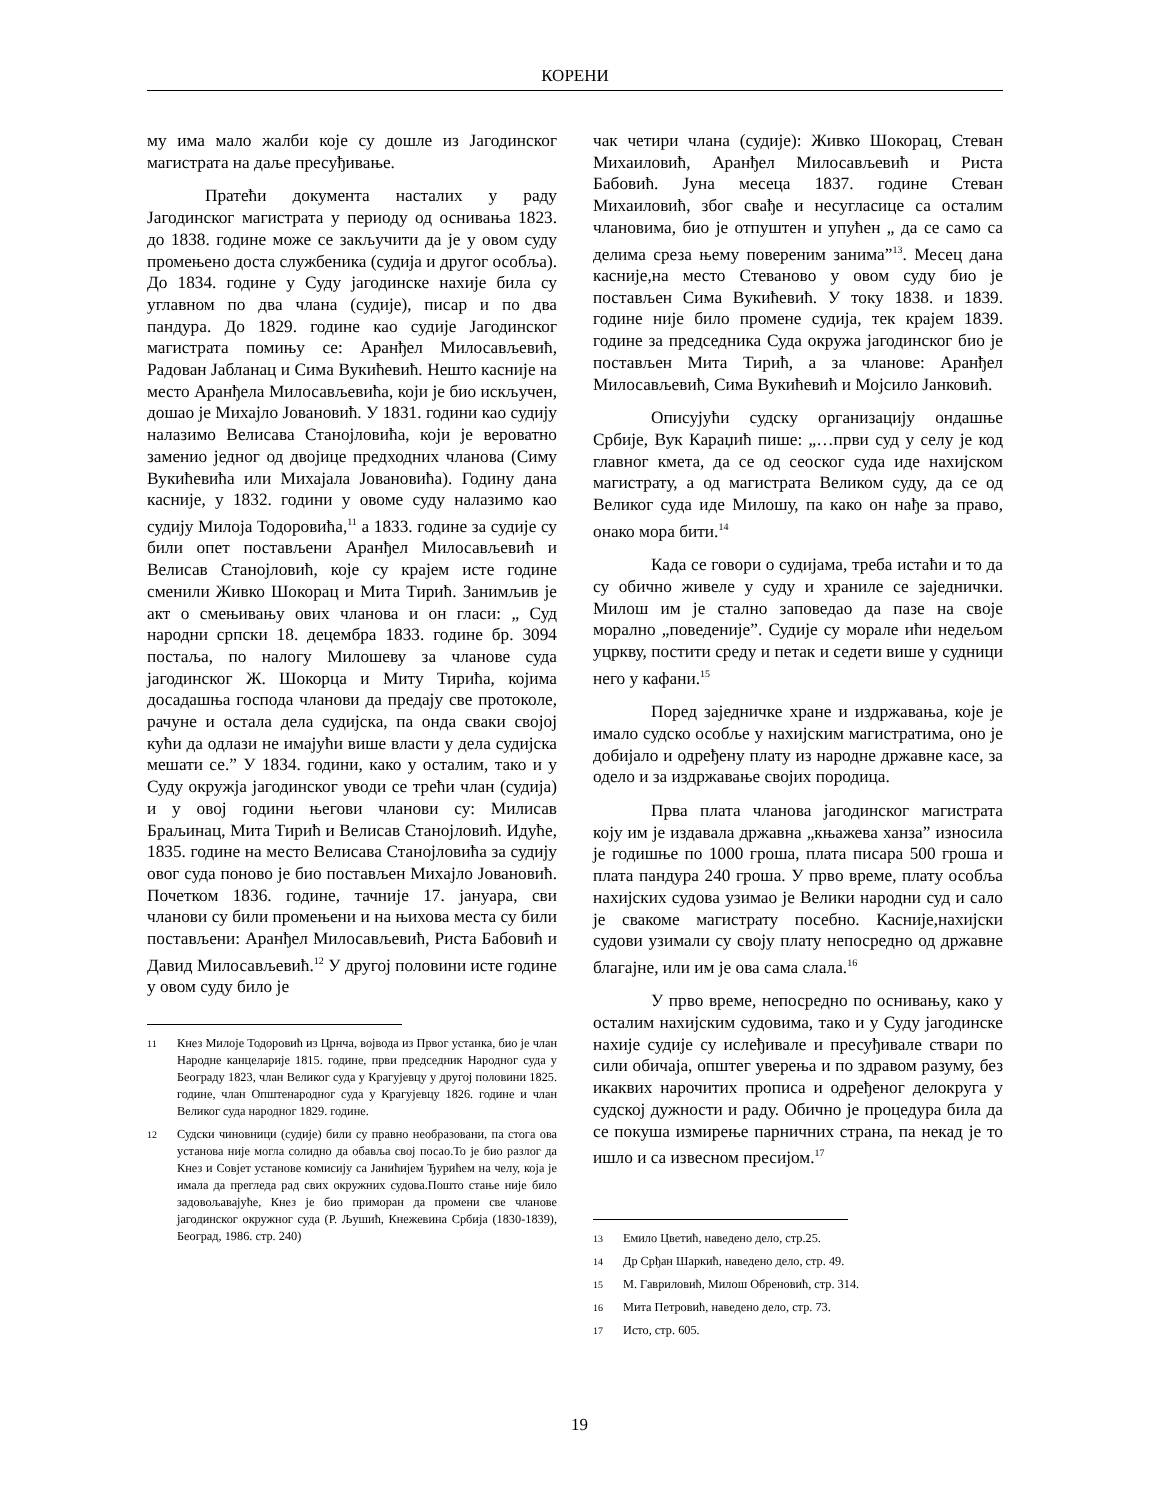КОРЕНИ
му има мало жалби које су дошле из Јагодинског магистрата на даље пресуђивање.
Пратећи документа насталих у раду Јагодинског магистрата у периоду од оснивања 1823. до 1838. године може се закључити да је у овом суду промењено доста службеника (судија и другог особља). До 1834. године у Суду јагодинске нахије била су углавном по два члана (судије), писар и по два пандура. До 1829. године као судије Јагодинског магистрата помињу се: Аранђел Милосављевић, Радован Јабланац и Сима Вукићевић. Нешто касније на место Аранђела Милосављевића, који је био искључен, дошао је Михајло Јовановић. У 1831. години као судију налазимо Велисава Станојловића, који је вероватно заменио једног од двојице предходних чланова (Симу Вукићевића или Михајала Јовановића). Годину дана касније, у 1832. години у овоме суду налазимо као судију Милоја Тодоровића,<sup>11</sup> а 1833. године за судије су били опет постављени Аранђел Милосављевић и Велисав Станојловић, које су крајем исте године сменили Живко Шокорац и Мита Тирић. Занимљив је акт о смењивању ових чланова и он гласи: „ Суд народни српски 18. децембра 1833. године бр. 3094 постаља, по налогу Милошеву за чланове суда јагодинског Ж. Шокорца и Миту Тирића, којима досадашња господа чланови да предају све протоколе, рачуне и остала дела судијска, па онда сваки својој кући да одлази не имајући више власти у дела судијска мешати се.” У 1834. години, како у осталим, тако и у Суду окружја јагодинског уводи се трећи члан (судија) и у овој години његови чланови су: Милисав Браљинац, Мита Тирић и Велисав Станојловић. Идуће, 1835. године на место Велисава Станојловића за судију овог суда поново је био постављен Михајло Јовановић. Почетком 1836. године, тачније 17. јануара, сви чланови су били промењени и на њихова места су били постављени: Аранђел Милосављевић, Риста Бабовић и Давид Милосављевић.<sup>12</sup> У другој половини исте године у овом суду било је
11 Кнез Милоје Тодоровић из Црнча, војвода из Првог устанка, био је члан Народне канцеларије 1815. године, први председник Народног суда у Београду 1823, члан Великог суда у Крагујевцу у другој половини 1825. године, члан Општенародног суда у Крагујевцу 1826. године и члан Великог суда народног 1829. године.
12 Судски чиновници (судије) били су правно необразовани, па стога ова установа није могла солидно да обавља свој посао.То је био разлог да Кнез и Совјет установе комисију са Јанићијем Ђурићем на челу, која је имала да прегледа рад свих окружних судова.Пошто стање није било задовољавајуће, Кнез је био приморан да промени све чланове јагодинског окружног суда (Р. Љушић, Кнежевина Србија (1830-1839), Београд, 1986. стр. 240)
чак четири члана (судије): Живко Шокорац, Стеван Михаиловић, Аранђел Милосављевић и Риста Бабовић. Јуна месеца 1837. године Стеван Михаиловић, због свађе и несугласице са осталим члановима, био је отпуштен и упућен „ да се само са делима среза њему повереним занима”<sup>13</sup>. Месец дана касније,на место Стеваново у овом суду био је постављен Сима Вукићевић. У току 1838. и 1839. године није било промене судија, тек крајем 1839. године за председника Суда окружа јагодинског био је постављен Мита Тирић, а за чланове: Аранђел Милосављевић, Сима Вукићевић и Мојсило Јанковић.
Описујући судску организацију ондашње Србије, Вук Караџић пише: „…први суд у селу је код главног кмета, да се од сеоског суда иде нахијском магистрату, а од магистрата Великом суду, да се од Великог суда иде Милошу, па како он нађе за право, онако мора бити.<sup>14</sup>
Када се говори о судијама, треба истаћи и то да су обично живеле у суду и храниле се заједнички. Милош им је стално заповедао да пазе на своје морално „поведеније”. Судије су морале ићи недељом уцркву, постити среду и петак и седети више у судници него у кафани.<sup>15</sup>
Поред заједничке хране и издржавања, које је имало судско особље у нахијским магистратима, оно је добијало и одређену плату из народне државне касе, за одело и за издржавање својих породица.
Прва плата чланова јагодинског магистрата коју им је издавала државна „књажева ханза” износила је годишње по 1000 гроша, плата писара 500 гроша и плата пандура 240 гроша. У прво време, плату особља нахијских судова узимао је Велики народни суд и сало је свакоме магистрату посебно. Касније,нахијски судови узимали су своју плату непосредно од државне благајне, или им је ова сама слала.<sup>16</sup>
У прво време, непосредно по оснивању, како у осталим нахијским судовима, тако и у Суду јагодинске нахије судије су ислеђивале и пресуђивале ствари по сили обичаја, општег уверења и по здравом разуму, без икаквих нарочитих прописа и одређеног делокруга у судској дужности и раду. Обично је процедура била да се покуша измирење парничних страна, па некад је то ишло и са извесном пресијом.<sup>17</sup>
13 Емило Цветић, наведено дело, стр.25.
14 Др Срђан Шаркић, наведено дело, стр. 49.
15 М. Гавриловић, Милош Обреновић, стр. 314.
16 Мита Петровић, наведено дело, стр. 73.
17 Исто, стр. 605.
19